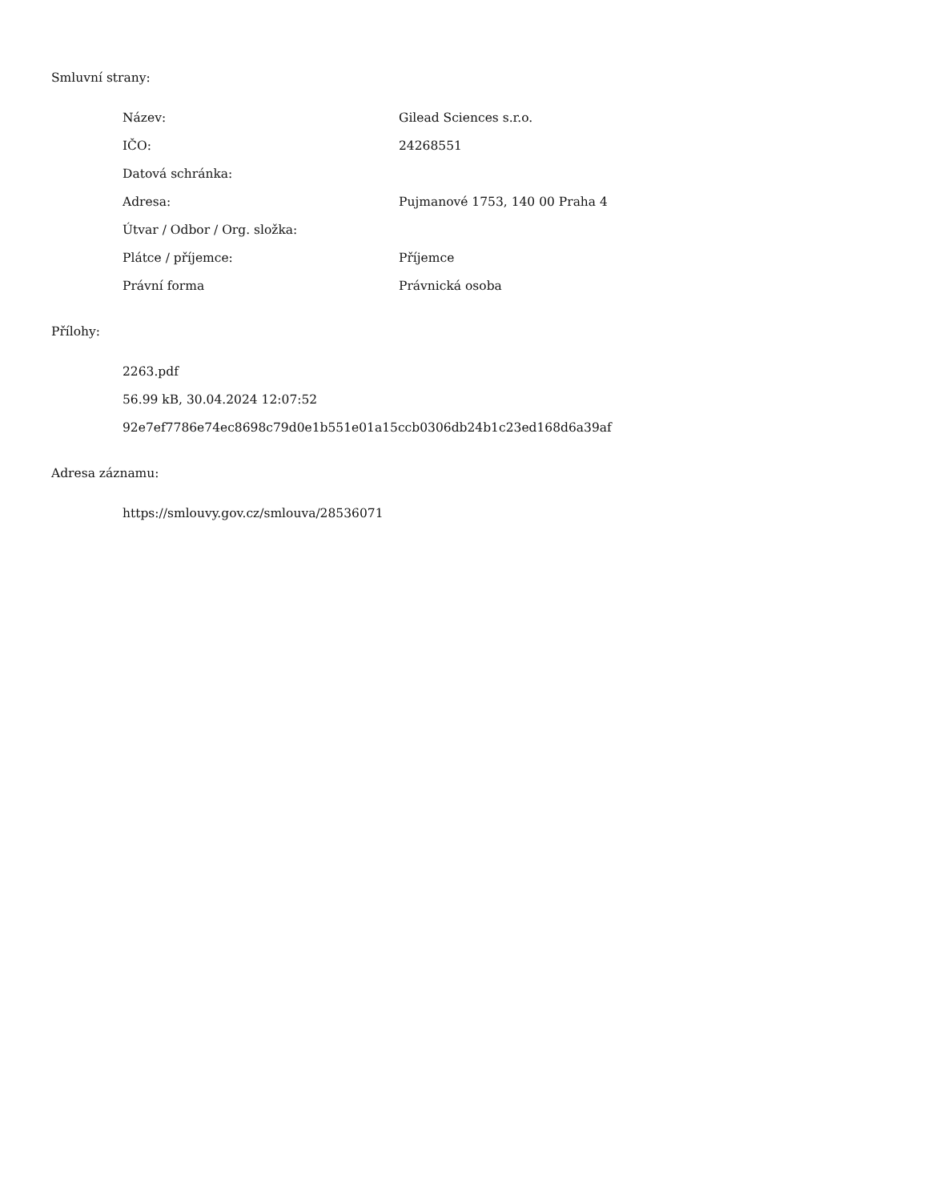Smluvní strany:
| Název: | Gilead Sciences s.r.o. |
| IČO: | 24268551 |
| Datová schránka: | |
| Adresa: | Pujmanové 1753, 140 00 Praha 4 |
| Útvar / Odbor / Org. složka: | |
| Plátce / příjemce: | Příjemce |
| Právní forma | Právnická osoba |
Přílohy:
2263.pdf
56.99 kB, 30.04.2024 12:07:52
92e7ef7786e74ec8698c79d0e1b551e01a15ccb0306db24b1c23ed168d6a39af
Adresa záznamu:
https://smlouvy.gov.cz/smlouva/28536071